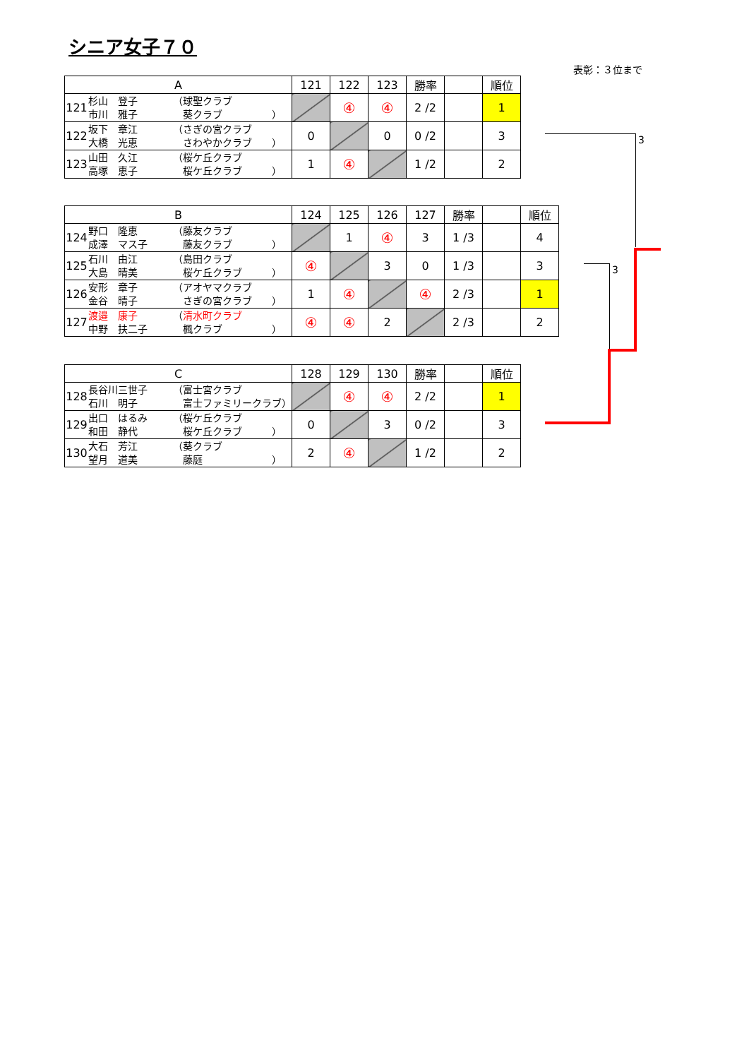シニア女子７０
表彰：３位まで
| A | | | 121 | 122 | 123 | 勝率 | | 順位 |
| --- | --- | --- | --- | --- | --- | --- | --- | --- |
| 121 | 杉山 登子 市川 雅子 | （球聖クラブ 葵クラブ ） | | ④ | ④ | 2 /2 | | 1 |
| 122 | 坂下 章江 大橋 光恵 | （さぎの宮クラブ さわやかクラブ ） | 0 | | 0 | 0 /2 | | 3 |
| 123 | 山田 久江 高塚 恵子 | （桜ケ丘クラブ 桜ケ丘クラブ ） | 1 | ④ | | 1 /2 | | 2 |
| B | | | 124 | 125 | 126 | 127 | 勝率 | | 順位 |
| --- | --- | --- | --- | --- | --- | --- | --- | --- | --- |
| 124 | 野口 隆恵 成澤 マス子 | （藤友クラブ 藤友クラブ ） | | 1 | ④ | 3 | 1 /3 | | 4 |
| 125 | 石川 由江 大島 晴美 | （島田クラブ 桜ケ丘クラブ ） | ④ | | 3 | 0 | 1 /3 | | 3 |
| 126 | 安形 章子 金谷 晴子 | （アオヤマクラブ さぎの宮クラブ ） | 1 | ④ | | ④ | 2 /3 | | 1 |
| 127 | 渡邉 康子 中野 扶二子 | （ 清水町クラブ 楓クラブ ） | ④ | ④ | 2 | | 2 /3 | | 2 |
| C | | | 128 | 129 | 130 | 勝率 | | 順位 |
| --- | --- | --- | --- | --- | --- | --- | --- | --- |
| 128 | 長谷川三世子 石川 明子 | （富士宮クラブ 富士ファミリークラブ） | | ④ | ④ | 2 /2 | | 1 |
| 129 | 出口 はるみ 和田 静代 | （桜ケ丘クラブ 桜ケ丘クラブ ） | 0 | | 3 | 0 /2 | | 3 |
| 130 | 大石 芳江 望月 道美 | （葵クラブ 藤庭 ） | 2 | ④ | | 1 /2 | | 2 |
3
3